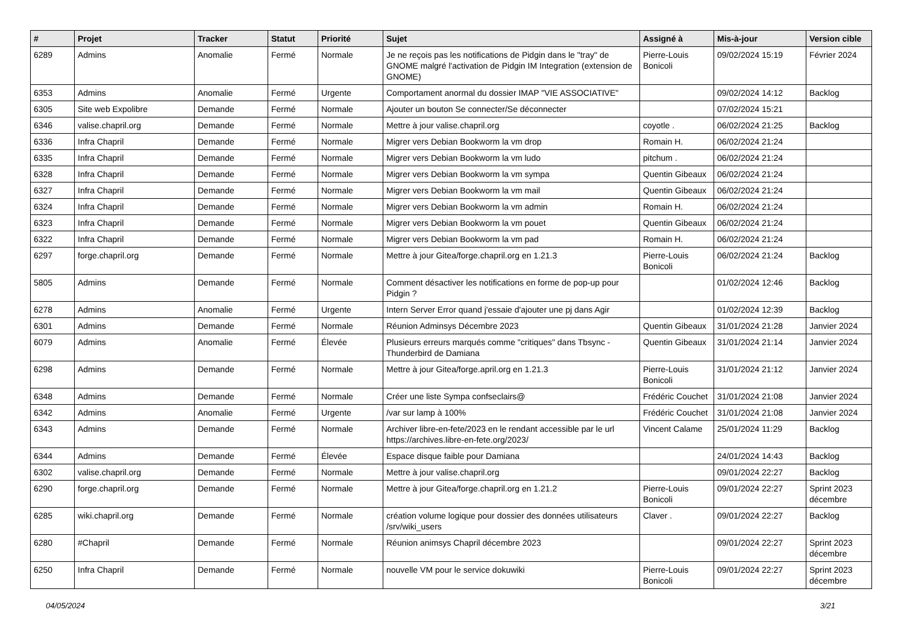| # | Projet | Tracker | Statut | Priorité | Sujet | Assigné à | Mis-à-jour | Version cible |
| --- | --- | --- | --- | --- | --- | --- | --- | --- |
| 6289 | Admins | Anomalie | Fermé | Normale | Je ne reçois pas les notifications de Pidgin dans le "tray" de GNOME malgré l'activation de Pidgin IM Integration (extension de GNOME) | Pierre-Louis Bonicoli | 09/02/2024 15:19 | Février 2024 |
| 6353 | Admins | Anomalie | Fermé | Urgente | Comportament anormal du dossier IMAP "VIE ASSOCIATIVE" | | 09/02/2024 14:12 | Backlog |
| 6305 | Site web Expolibre | Demande | Fermé | Normale | Ajouter un bouton Se connecter/Se déconnecter | | 07/02/2024 15:21 | |
| 6346 | valise.chapril.org | Demande | Fermé | Normale | Mettre à jour valise.chapril.org | coyotle . | 06/02/2024 21:25 | Backlog |
| 6336 | Infra Chapril | Demande | Fermé | Normale | Migrer vers Debian Bookworm la vm drop | Romain H. | 06/02/2024 21:24 | |
| 6335 | Infra Chapril | Demande | Fermé | Normale | Migrer vers Debian Bookworm la vm ludo | pitchum . | 06/02/2024 21:24 | |
| 6328 | Infra Chapril | Demande | Fermé | Normale | Migrer vers Debian Bookworm la vm sympa | Quentin Gibeaux | 06/02/2024 21:24 | |
| 6327 | Infra Chapril | Demande | Fermé | Normale | Migrer vers Debian Bookworm la vm mail | Quentin Gibeaux | 06/02/2024 21:24 | |
| 6324 | Infra Chapril | Demande | Fermé | Normale | Migrer vers Debian Bookworm la vm admin | Romain H. | 06/02/2024 21:24 | |
| 6323 | Infra Chapril | Demande | Fermé | Normale | Migrer vers Debian Bookworm la vm pouet | Quentin Gibeaux | 06/02/2024 21:24 | |
| 6322 | Infra Chapril | Demande | Fermé | Normale | Migrer vers Debian Bookworm la vm pad | Romain H. | 06/02/2024 21:24 | |
| 6297 | forge.chapril.org | Demande | Fermé | Normale | Mettre à jour Gitea/forge.chapril.org en 1.21.3 | Pierre-Louis Bonicoli | 06/02/2024 21:24 | Backlog |
| 5805 | Admins | Demande | Fermé | Normale | Comment désactiver les notifications en forme de pop-up pour Pidgin ? | | 01/02/2024 12:46 | Backlog |
| 6278 | Admins | Anomalie | Fermé | Urgente | Intern Server Error quand j'essaie d'ajouter une pj dans Agir | | 01/02/2024 12:39 | Backlog |
| 6301 | Admins | Demande | Fermé | Normale | Réunion Adminsys Décembre 2023 | Quentin Gibeaux | 31/01/2024 21:28 | Janvier 2024 |
| 6079 | Admins | Anomalie | Fermé | Élevée | Plusieurs erreurs marqués comme "critiques" dans Tbsync - Thunderbird de Damiana | Quentin Gibeaux | 31/01/2024 21:14 | Janvier 2024 |
| 6298 | Admins | Demande | Fermé | Normale | Mettre à jour Gitea/forge.april.org en 1.21.3 | Pierre-Louis Bonicoli | 31/01/2024 21:12 | Janvier 2024 |
| 6348 | Admins | Demande | Fermé | Normale | Créer une liste Sympa confseclairs@ | Frédéric Couchet | 31/01/2024 21:08 | Janvier 2024 |
| 6342 | Admins | Anomalie | Fermé | Urgente | /var sur lamp à 100% | Frédéric Couchet | 31/01/2024 21:08 | Janvier 2024 |
| 6343 | Admins | Demande | Fermé | Normale | Archiver libre-en-fete/2023 en le rendant accessible par le url https://archives.libre-en-fete.org/2023/ | Vincent Calame | 25/01/2024 11:29 | Backlog |
| 6344 | Admins | Demande | Fermé | Élevée | Espace disque faible pour Damiana | | 24/01/2024 14:43 | Backlog |
| 6302 | valise.chapril.org | Demande | Fermé | Normale | Mettre à jour valise.chapril.org | | 09/01/2024 22:27 | Backlog |
| 6290 | forge.chapril.org | Demande | Fermé | Normale | Mettre à jour Gitea/forge.chapril.org en 1.21.2 | Pierre-Louis Bonicoli | 09/01/2024 22:27 | Sprint 2023 décembre |
| 6285 | wiki.chapril.org | Demande | Fermé | Normale | création volume logique pour dossier des données utilisateurs /srv/wiki_users | Claver . | 09/01/2024 22:27 | Backlog |
| 6280 | #Chapril | Demande | Fermé | Normale | Réunion animsys Chapril décembre 2023 | | 09/01/2024 22:27 | Sprint 2023 décembre |
| 6250 | Infra Chapril | Demande | Fermé | Normale | nouvelle VM pour le service dokuwiki | Pierre-Louis Bonicoli | 09/01/2024 22:27 | Sprint 2023 décembre |
04/05/2024 3/21